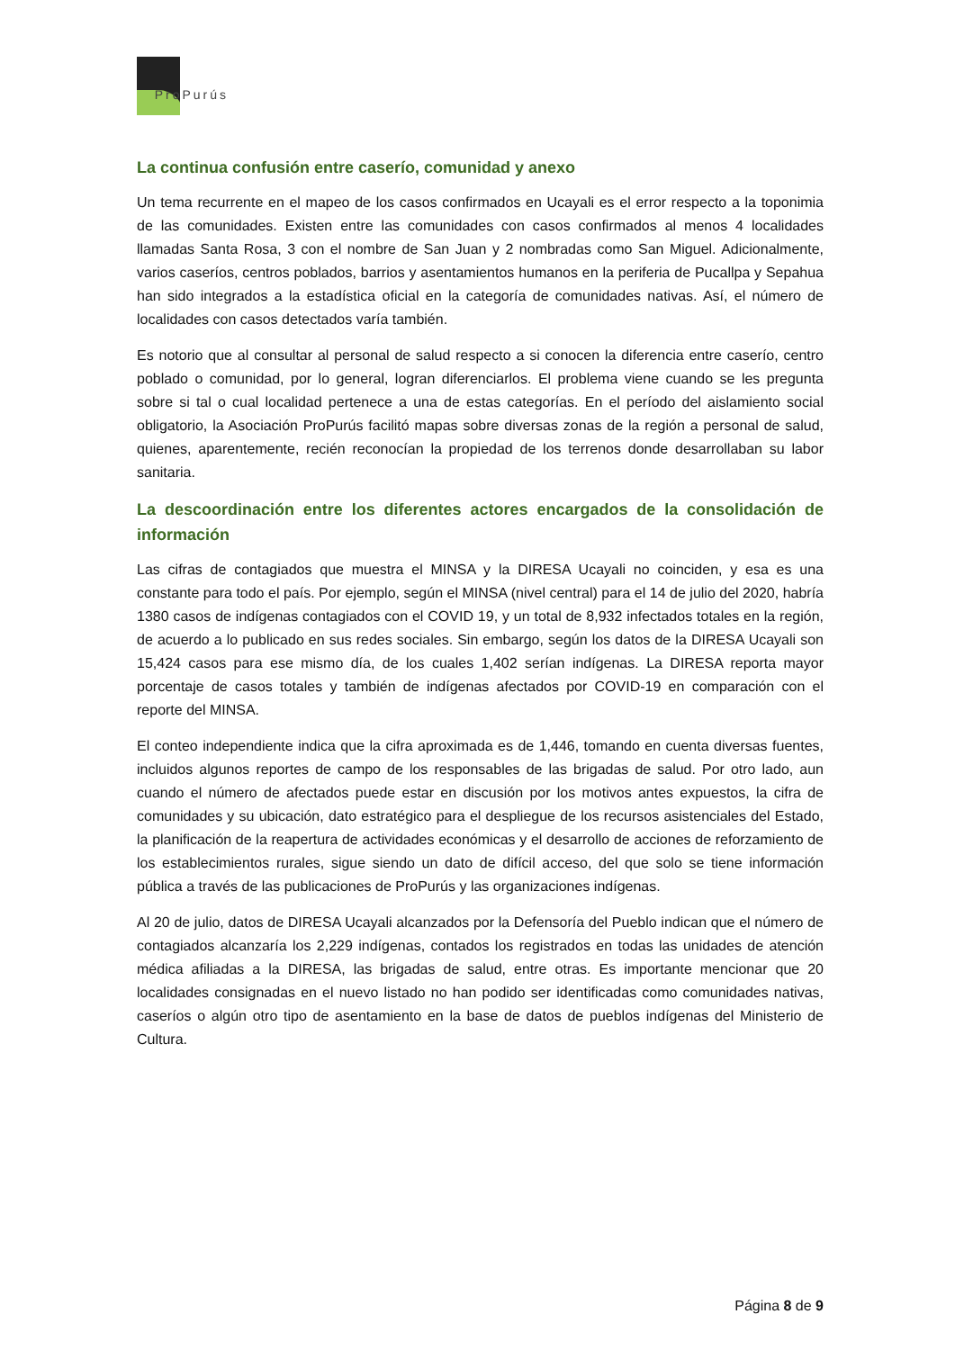ProPurús
La continua confusión entre caserío, comunidad y anexo
Un tema recurrente en el mapeo de los casos confirmados en Ucayali es el error respecto a la toponimia de las comunidades. Existen entre las comunidades con casos confirmados al menos 4 localidades llamadas Santa Rosa, 3 con el nombre de San Juan y 2 nombradas como San Miguel. Adicionalmente, varios caseríos, centros poblados, barrios y asentamientos humanos en la periferia de Pucallpa y Sepahua han sido integrados a la estadística oficial en la categoría de comunidades nativas. Así, el número de localidades con casos detectados varía también.
Es notorio que al consultar al personal de salud respecto a si conocen la diferencia entre caserío, centro poblado o comunidad, por lo general, logran diferenciarlos. El problema viene cuando se les pregunta sobre si tal o cual localidad pertenece a una de estas categorías. En el período del aislamiento social obligatorio, la Asociación ProPurús facilitó mapas sobre diversas zonas de la región a personal de salud, quienes, aparentemente, recién reconocían la propiedad de los terrenos donde desarrollaban su labor sanitaria.
La descoordinación entre los diferentes actores encargados de la consolidación de información
Las cifras de contagiados que muestra el MINSA y la DIRESA Ucayali no coinciden, y esa es una constante para todo el país. Por ejemplo, según el MINSA (nivel central) para el 14 de julio del 2020, habría 1380 casos de indígenas contagiados con el COVID 19, y un total de 8,932 infectados totales en la región, de acuerdo a lo publicado en sus redes sociales. Sin embargo, según los datos de la DIRESA Ucayali son 15,424 casos para ese mismo día, de los cuales 1,402 serían indígenas. La DIRESA reporta mayor porcentaje de casos totales y también de indígenas afectados por COVID-19 en comparación con el reporte del MINSA.
El conteo independiente indica que la cifra aproximada es de 1,446, tomando en cuenta diversas fuentes, incluidos algunos reportes de campo de los responsables de las brigadas de salud. Por otro lado, aun cuando el número de afectados puede estar en discusión por los motivos antes expuestos, la cifra de comunidades y su ubicación, dato estratégico para el despliegue de los recursos asistenciales del Estado, la planificación de la reapertura de actividades económicas y el desarrollo de acciones de reforzamiento de los establecimientos rurales, sigue siendo un dato de difícil acceso, del que solo se tiene información pública a través de las publicaciones de ProPurús y las organizaciones indígenas.
Al 20 de julio, datos de DIRESA Ucayali alcanzados por la Defensoría del Pueblo indican que el número de contagiados alcanzaría los 2,229 indígenas, contados los registrados en todas las unidades de atención médica afiliadas a la DIRESA, las brigadas de salud, entre otras. Es importante mencionar que 20 localidades consignadas en el nuevo listado no han podido ser identificadas como comunidades nativas, caseríos o algún otro tipo de asentamiento en la base de datos de pueblos indígenas del Ministerio de Cultura.
Página 8 de 9